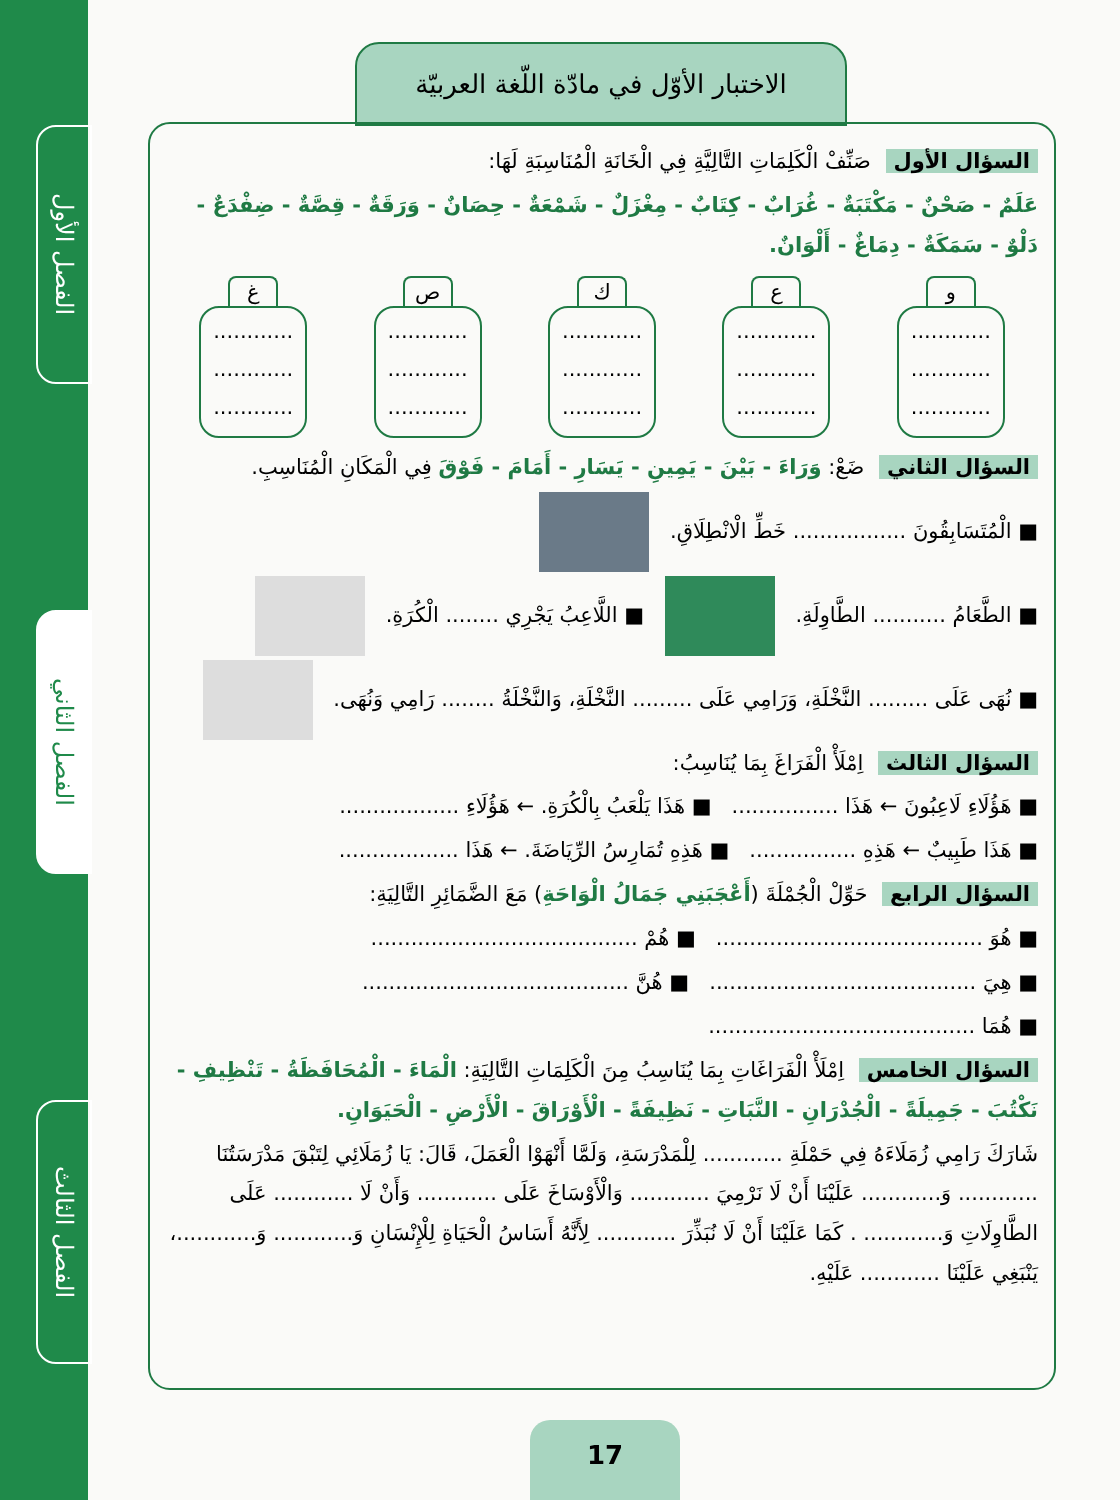الفصل الأول
الفصل الثاني
الفصل الثالث
الاختبار الأوّل في مادّة اللّغة العربيّة
السؤال الأول صَنِّفْ الْكَلِمَاتِ التَّالِيَّةِ فِي الْخَانَةِ الْمُنَاسِبَةِ لَهَا:
عَلَمٌ - صَحْنٌ - مَكْتَبَةٌ - غُرَابٌ - كِتَابٌ - مِغْزَلٌ - شَمْعَةٌ - حِصَانٌ - وَرَقَةٌ - قِصَّةٌ - ضِفْدَعٌ - دَلْوٌ - سَمَكَةٌ - دِمَاغٌ - أَلْوَانٌ.
و
............
............
............
ع
............
............
............
ك
............
............
............
ص
............
............
............
غ
............
............
............
السؤال الثاني ضَعْ: وَرَاءَ - بَيْنَ - يَمِينِ - يَسَارِ - أَمَامَ - فَوْقَ فِي الْمَكَانِ الْمُنَاسِبِ.
■ الْمُتَسَابِقُونَ ................. خَطِّ الْانْطِلَاقِ.
■ الطَّعَامُ ........... الطَّاوِلَةِ. ■ اللَّاعِبُ يَجْرِي ........ الْكُرَةِ.
■ نُهَى عَلَى ......... النَّخْلَةِ، وَرَامِي عَلَى ......... النَّخْلَةِ، وَالنَّخْلَةُ ........ رَامِي وَنُهَى.
السؤال الثالث اِمْلَأْ الْفَرَاغَ بِمَا يُنَاسِبُ:
■ هَؤُلَاءِ لَاعِبُونَ ← هَذَا ................ ■ هَذَا يَلْعَبُ بِالْكُرَةِ. ← هَؤُلَاءِ ..................
■ هَذَا طَبِيبٌ ← هَذِهِ ................ ■ هَذِهِ تُمَارِسُ الرِّيَاضَةَ. ← هَذَا ..................
السؤال الرابع حَوِّلْ الْجُمْلَةَ (أَعْجَبَنِي جَمَالُ الْوَاحَةِ) مَعَ الضَّمَائِرِ التَّالِيَةِ:
■ هُوَ ........................................ ■ هُمْ ........................................
■ هِيَ ........................................ ■ هُنَّ ........................................
■ هُمَا ........................................
السؤال الخامس اِمْلَأْ الْفَرَاغَاتِ بِمَا يُنَاسِبُ مِنَ الْكَلِمَاتِ التَّالِيَةِ: الْمَاءَ - الْمُحَافَظَةُ - تَنْظِيفِ - نَكْتُبَ - جَمِيلَةً - الْجُدْرَانِ - النَّبَاتِ - نَظِيفَةً - الْأَوْرَاقَ - الْأَرْضِ - الْحَيَوَانِ.
شَارَكَ رَامِي زُمَلَاءَهُ فِي حَمْلَةِ ............ لِلْمَدْرَسَةِ، وَلَمَّا أَنْهَوْا الْعَمَلَ، قَالَ: يَا زُمَلَائِي لِتَبْقَ مَدْرَسَتُنَا ............ وَ............ عَلَيْنَا أَنْ لَا نَرْمِيَ ............ وَالْأَوْسَاخَ عَلَى ............ وَأَنْ لَا ............ عَلَى الطَّاوِلَاتِ وَ............ . كَمَا عَلَيْنَا أَنْ لَا نُبَذِّرَ ............ لِأَنَّهُ أَسَاسُ الْحَيَاةِ لِلْإِنْسَانِ وَ............ وَ............، يَنْبَغِي عَلَيْنَا ............ عَلَيْهِ.
17